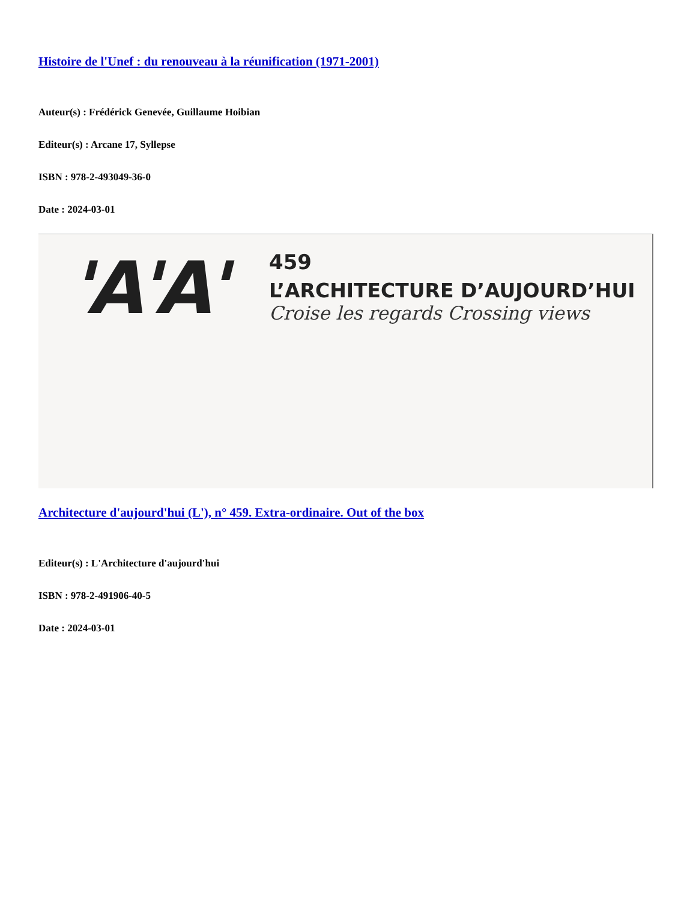Histoire de l'Unef : du renouveau à la réunification (1971-2001)
Auteur(s) : Frédérick Genevée, Guillaume Hoibian
Editeur(s) : Arcane 17, Syllepse
ISBN : 978-2-493049-36-0
Date : 2024-03-01
'A'A'
459
L’ARCHITECTURE D’AUJOURD’HUI
Croise les regards Crossing views
Architecture d'aujourd'hui (L'), n° 459. Extra-ordinaire. Out of the box
Editeur(s) : L'Architecture d'aujourd'hui
ISBN : 978-2-491906-40-5
Date : 2024-03-01